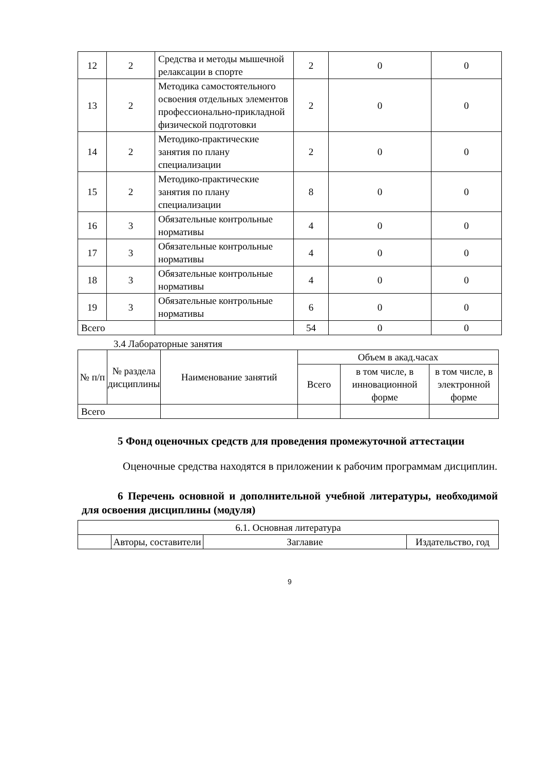| 12 | 2 | Средства и методы мышечной релаксации в спорте | 2 | 0 | 0 |
| 13 | 2 | Методика самостоятельного освоения отдельных элементов профессионально-прикладной физической подготовки | 2 | 0 | 0 |
| 14 | 2 | Методико-практические занятия по плану специализации | 2 | 0 | 0 |
| 15 | 2 | Методико-практические занятия по плану специализации | 8 | 0 | 0 |
| 16 | 3 | Обязательные контрольные нормативы | 4 | 0 | 0 |
| 17 | 3 | Обязательные контрольные нормативы | 4 | 0 | 0 |
| 18 | 3 | Обязательные контрольные нормативы | 4 | 0 | 0 |
| 19 | 3 | Обязательные контрольные нормативы | 6 | 0 | 0 |
| Всего | | | 54 | 0 | 0 |
3.4 Лабораторные занятия
| № п/п | № раздела дисциплины | Наименование занятий | Объем в акад.часах | | |
| --- | --- | --- | --- | --- | --- |
| | | | Всего | в том числе, в инновационной форме | в том числе, в электронной форме |
| Всего | | | | | |
5 Фонд оценочных средств для проведения промежуточной аттестации
Оценочные средства находятся в приложении к рабочим программам дисциплин.
6 Перечень основной и дополнительной учебной литературы, необходимой для освоения дисциплины (модуля)
| 6.1. Основная литература | | | |
| | Авторы, составители | Заглавие | Издательство, год |
9